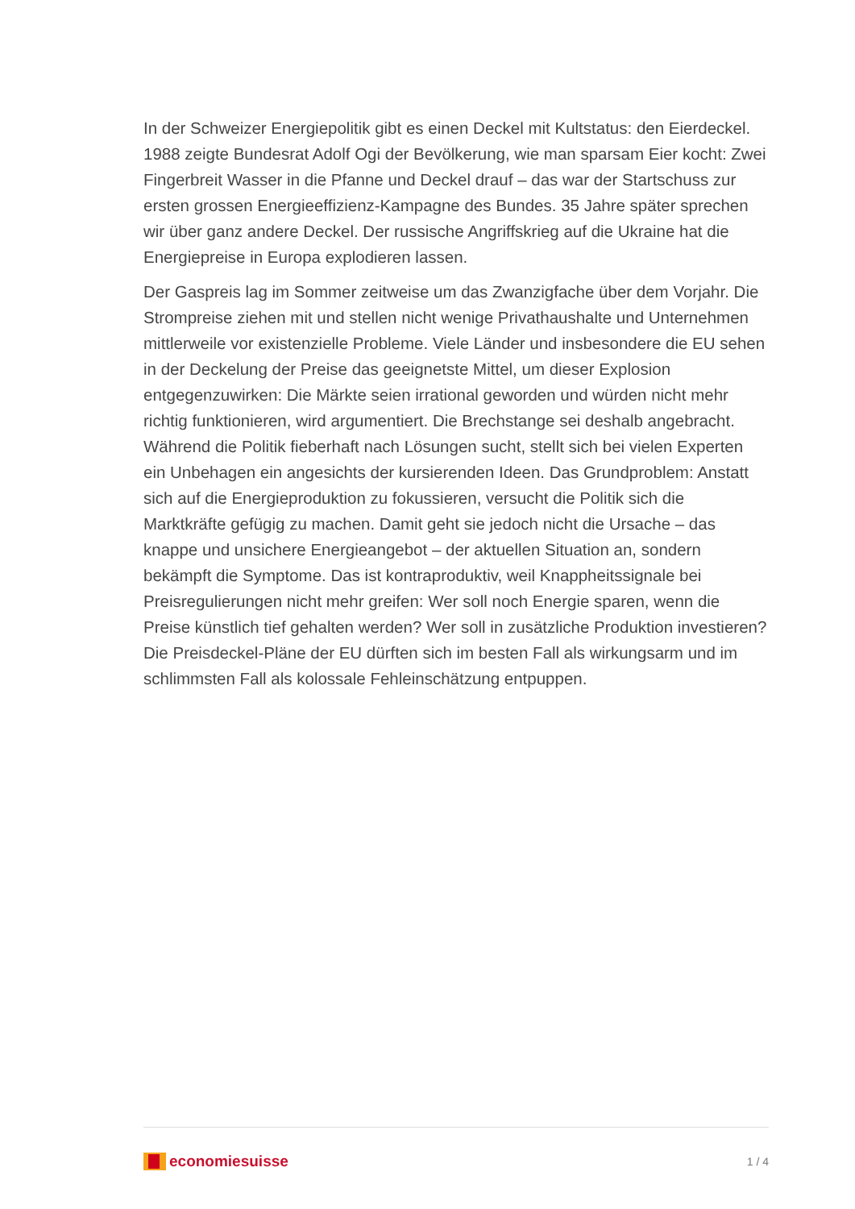In der Schweizer Energiepolitik gibt es einen Deckel mit Kultstatus: den Eierdeckel. 1988 zeigte Bundesrat Adolf Ogi der Bevölkerung, wie man sparsam Eier kocht: Zwei Fingerbreit Wasser in die Pfanne und Deckel drauf – das war der Startschuss zur ersten grossen Energieeffizienz-Kampagne des Bundes. 35 Jahre später sprechen wir über ganz andere Deckel. Der russische Angriffskrieg auf die Ukraine hat die Energiepreise in Europa explodieren lassen.
Der Gaspreis lag im Sommer zeitweise um das Zwanzigfache über dem Vorjahr. Die Strompreise ziehen mit und stellen nicht wenige Privathaushalte und Unternehmen mittlerweile vor existenzielle Probleme. Viele Länder und insbesondere die EU sehen in der Deckelung der Preise das geeignetste Mittel, um dieser Explosion entgegenzuwirken: Die Märkte seien irrational geworden und würden nicht mehr richtig funktionieren, wird argumentiert. Die Brechstange sei deshalb angebracht. Während die Politik fieberhaft nach Lösungen sucht, stellt sich bei vielen Experten ein Unbehagen ein angesichts der kursierenden Ideen. Das Grundproblem: Anstatt sich auf die Energieproduktion zu fokussieren, versucht die Politik sich die Marktkräfte gefügig zu machen. Damit geht sie jedoch nicht die Ursache – das knappe und unsichere Energieangebot – der aktuellen Situation an, sondern bekämpft die Symptome. Das ist kontraproduktiv, weil Knappheitssignale bei Preisregulierungen nicht mehr greifen: Wer soll noch Energie sparen, wenn die Preise künstlich tief gehalten werden? Wer soll in zusätzliche Produktion investieren? Die Preisdeckel-Pläne der EU dürften sich im besten Fall als wirkungsarm und im schlimmsten Fall als kolossale Fehleinschätzung entpuppen.
economiesuisse
1 / 4